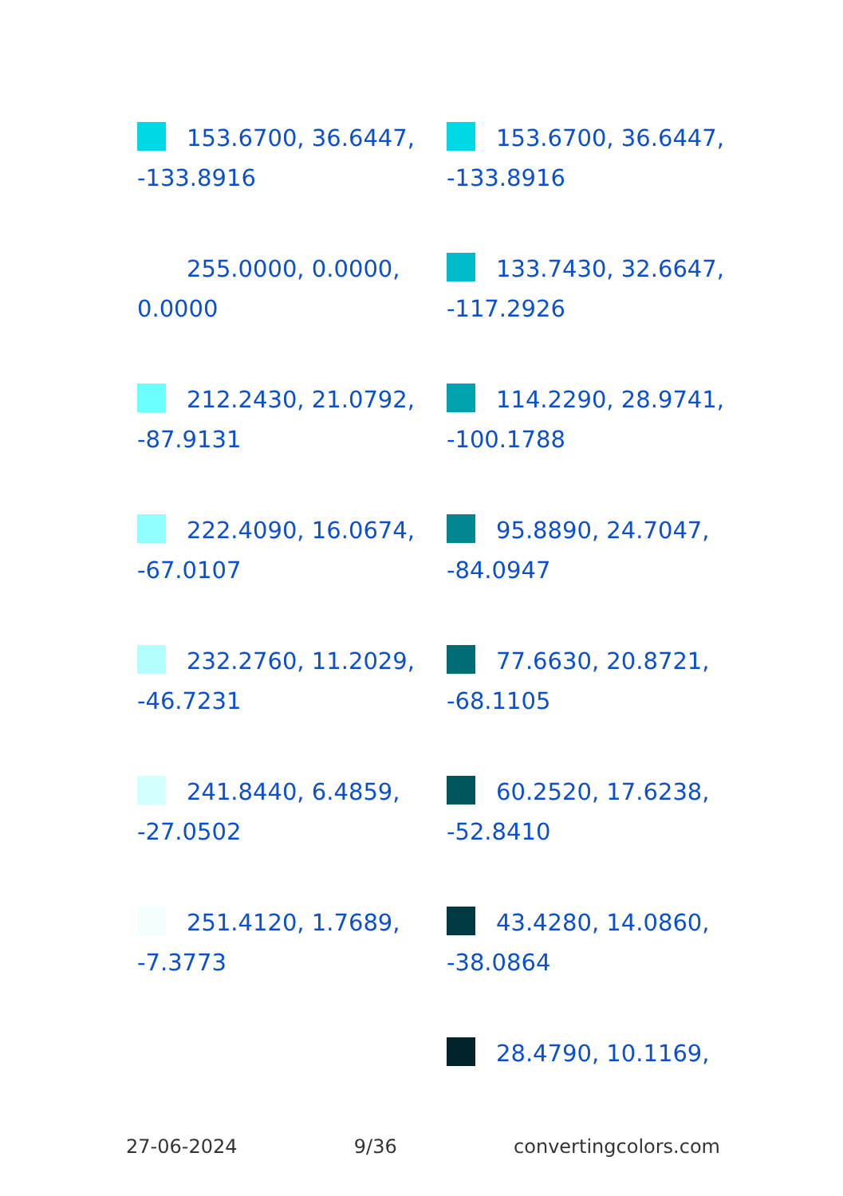153.6700, 36.6447, -133.8916
153.6700, 36.6447, -133.8916
255.0000, 0.0000, 0.0000
133.7430, 32.6647, -117.2926
212.2430, 21.0792, -87.9131
114.2290, 28.9741, -100.1788
222.4090, 16.0674, -67.0107
95.8890, 24.7047, -84.0947
232.2760, 11.2029, -46.7231
77.6630, 20.8721, -68.1105
241.8440, 6.4859, -27.0502
60.2520, 17.6238, -52.8410
251.4120, 1.7689, -7.3773
43.4280, 14.0860, -38.0864
28.4790, 10.1169,
27-06-2024 9/36 convertingcolors.com